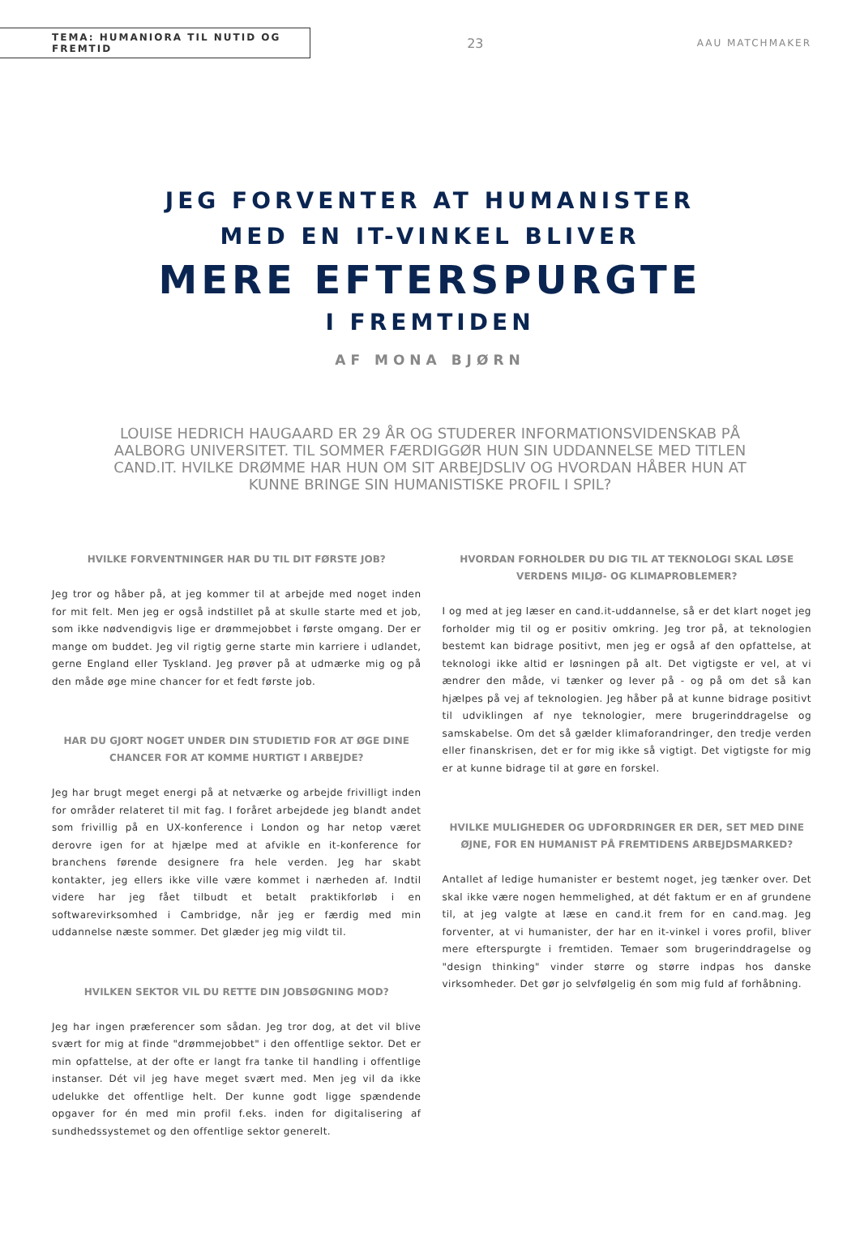TEMA: HUMANIORA TIL NUTID OG FREMTID
23
AAU MATCHMAKER
JEG FORVENTER AT HUMANISTER
MED EN IT-VINKEL BLIVER
MERE EFTERSPURGTE
I FREMTIDEN
AF MONA BJØRN
LOUISE HEDRICH HAUGAARD ER 29 ÅR OG STUDERER INFORMATIONSVIDENSKAB PÅ AALBORG UNIVERSITET. TIL SOMMER FÆRDIGGØR HUN SIN UDDANNELSE MED TITLEN CAND.IT. HVILKE DRØMME HAR HUN OM SIT ARBEJDSLIV OG HVORDAN HÅBER HUN AT KUNNE BRINGE SIN HUMANISTISKE PROFIL I SPIL?
HVILKE FORVENTNINGER HAR DU TIL DIT FØRSTE JOB?
Jeg tror og håber på, at jeg kommer til at arbejde med noget inden for mit felt. Men jeg er også indstillet på at skulle starte med et job, som ikke nødvendigvis lige er drømmejobbet i første omgang. Der er mange om buddet. Jeg vil rigtig gerne starte min karriere i udlandet, gerne England eller Tyskland. Jeg prøver på at udmærke mig og på den måde øge mine chancer for et fedt første job.
HAR DU GJORT NOGET UNDER DIN STUDIETID FOR AT ØGE DINE CHANCER FOR AT KOMME HURTIGT I ARBEJDE?
Jeg har brugt meget energi på at netværke og arbejde frivilligt inden for områder relateret til mit fag. I foråret arbejdede jeg blandt andet som frivillig på en UX-konference i London og har netop været derovre igen for at hjælpe med at afvikle en it-konference for branchens førende designere fra hele verden. Jeg har skabt kontakter, jeg ellers ikke ville være kommet i nærheden af. Indtil videre har jeg fået tilbudt et betalt praktikforløb i en softwarevirksomhed i Cambridge, når jeg er færdig med min uddannelse næste sommer. Det glæder jeg mig vildt til.
HVILKEN SEKTOR VIL DU RETTE DIN JOBSØGNING MOD?
Jeg har ingen præferencer som sådan. Jeg tror dog, at det vil blive svært for mig at finde "drømmejobbet" i den offentlige sektor. Det er min opfattelse, at der ofte er langt fra tanke til handling i offentlige instanser. Dét vil jeg have meget svært med. Men jeg vil da ikke udelukke det offentlige helt. Der kunne godt ligge spændende opgaver for én med min profil f.eks. inden for digitalisering af sundhedssystemet og den offentlige sektor generelt.
HVORDAN FORHOLDER DU DIG TIL AT TEKNOLOGI SKAL LØSE VERDENS MILJØ- OG KLIMAPROBLEMER?
I og med at jeg læser en cand.it-uddannelse, så er det klart noget jeg forholder mig til og er positiv omkring. Jeg tror på, at teknologien bestemt kan bidrage positivt, men jeg er også af den opfattelse, at teknologi ikke altid er løsningen på alt. Det vigtigste er vel, at vi ændrer den måde, vi tænker og lever på - og på om det så kan hjælpes på vej af teknologien. Jeg håber på at kunne bidrage positivt til udviklingen af nye teknologier, mere brugerinddragelse og samskabelse. Om det så gælder klimaforandringer, den tredje verden eller finanskrisen, det er for mig ikke så vigtigt. Det vigtigste for mig er at kunne bidrage til at gøre en forskel.
HVILKE MULIGHEDER OG UDFORDRINGER ER DER, SET MED DINE ØJNE, FOR EN HUMANIST PÅ FREMTIDENS ARBEJDSMARKED?
Antallet af ledige humanister er bestemt noget, jeg tænker over. Det skal ikke være nogen hemmelighed, at dét faktum er en af grundene til, at jeg valgte at læse en cand.it frem for en cand.mag. Jeg forventer, at vi humanister, der har en it-vinkel i vores profil, bliver mere efterspurgte i fremtiden. Temaer som brugerinddragelse og "design thinking" vinder større og større indpas hos danske virksomheder. Det gør jo selvfølgelig én som mig fuld af forhåbning.